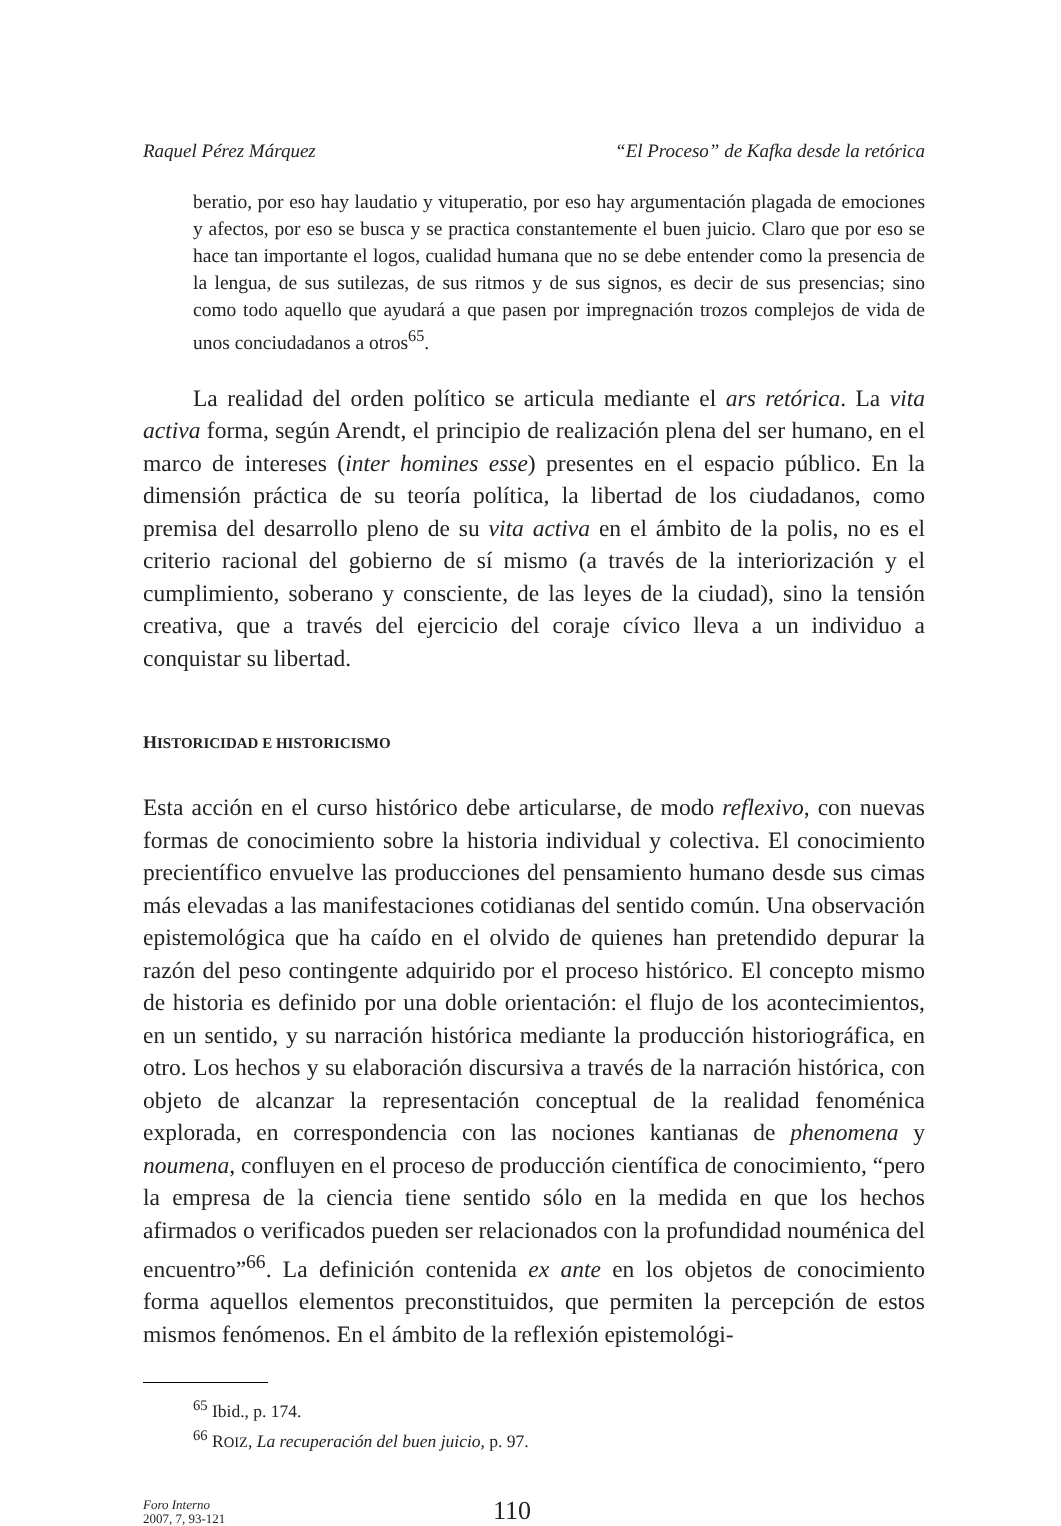Raquel Pérez Márquez “El Proceso” de Kafka desde la retórica
beratio, por eso hay laudatio y vituperatio, por eso hay argumentación plagada de emociones y afectos, por eso se busca y se practica constantemente el buen juicio. Claro que por eso se hace tan importante el logos, cualidad humana que no se debe entender como la presencia de la lengua, de sus sutilezas, de sus ritmos y de sus signos, es decir de sus presencias; sino como todo aquello que ayudará a que pasen por impregnación trozos complejos de vida de unos conciudadanos a otros<sup>65</sup>.
La realidad del orden político se articula mediante el ars retórica. La vita activa forma, según Arendt, el principio de realización plena del ser humano, en el marco de intereses (inter homines esse) presentes en el espacio público. En la dimensión práctica de su teoría política, la libertad de los ciudadanos, como premisa del desarrollo pleno de su vita activa en el ámbito de la polis, no es el criterio racional del gobierno de sí mismo (a través de la interiorización y el cumplimiento, soberano y consciente, de las leyes de la ciudad), sino la tensión creativa, que a través del ejercicio del coraje cívico lleva a un individuo a conquistar su libertad.
HISTORICIDAD E HISTORICISMO
Esta acción en el curso histórico debe articularse, de modo reflexivo, con nuevas formas de conocimiento sobre la historia individual y colectiva. El conocimiento precientífico envuelve las producciones del pensamiento humano desde sus cimas más elevadas a las manifestaciones cotidianas del sentido común. Una observación epistemológica que ha caído en el olvido de quienes han pretendido depurar la razón del peso contingente adquirido por el proceso histórico. El concepto mismo de historia es definido por una doble orientación: el flujo de los acontecimientos, en un sentido, y su narración histórica mediante la producción historiográfica, en otro. Los hechos y su elaboración discursiva a través de la narración histórica, con objeto de alcanzar la representación conceptual de la realidad fenoménica explorada, en correspondencia con las nociones kantianas de phenomena y noumena, confluyen en el proceso de producción científica de conocimiento, “pero la empresa de la ciencia tiene sentido sólo en la medida en que los hechos afirmados o verificados pueden ser relacionados con la profundidad nouménica del encuentro”<sup>66</sup>. La definición contenida ex ante en los objetos de conocimiento forma aquellos elementos preconstituidos, que permiten la percepción de estos mismos fenómenos. En el ámbito de la reflexión epistemológi-
<sup>65</sup> Ibid., p. 174.
<sup>66</sup> ROIZ, La recuperación del buen juicio, p. 97.
Foro Interno
2007, 7, 93-121
110